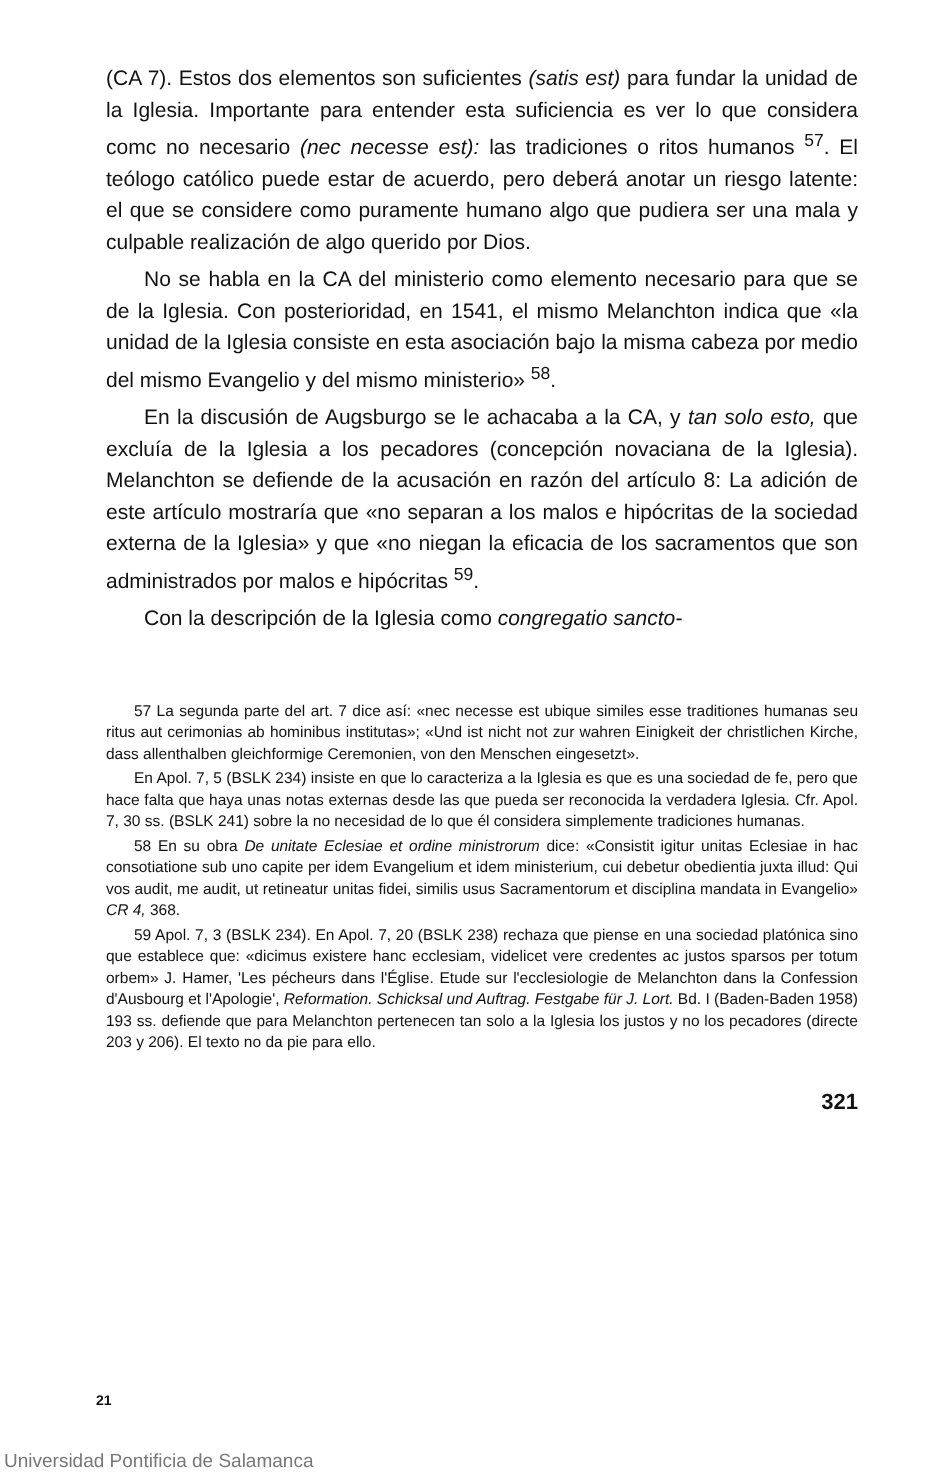(CA 7). Estos dos elementos son suficientes (satis est) para fundar la unidad de la Iglesia. Importante para entender esta suficiencia es ver lo que considera comc no necesario (nec necesse est): las tradiciones o ritos humanos <sup>57</sup>. El teólogo católico puede estar de acuerdo, pero deberá anotar un riesgo latente: el que se considere como puramente humano algo que pudiera ser una mala y culpable realización de algo querido por Dios.
No se habla en la CA del ministerio como elemento necesario para que se de la Iglesia. Con posterioridad, en 1541, el mismo Melanchton indica que «la unidad de la Iglesia consiste en esta asociación bajo la misma cabeza por medio del mismo Evangelio y del mismo ministerio» <sup>58</sup>.
En la discusión de Augsburgo se le achacaba a la CA, y tan solo esto, que excluía de la Iglesia a los pecadores (concepción novaciana de la Iglesia). Melanchton se defiende de la acusación en razón del artículo 8: La adición de este artículo mostraría que «no separan a los malos e hipócritas de la sociedad externa de la Iglesia» y que «no niegan la eficacia de los sacramentos que son administrados por malos e hipócritas <sup>59</sup>.
Con la descripción de la Iglesia como congregatio sancto-
57 La segunda parte del art. 7 dice así: «nec necesse est ubique similes esse traditiones humanas seu ritus aut cerimonias ab hominibus institutas»; «Und ist nicht not zur wahren Einigkeit der christlichen Kirche, dass allenthalben gleichformige Ceremonien, von den Menschen eingesetzt».
En Apol. 7, 5 (BSLK 234) insiste en que lo caracteriza a la Iglesia es que es una sociedad de fe, pero que hace falta que haya unas notas externas desde las que pueda ser reconocida la verdadera Iglesia. Cfr. Apol. 7, 30 ss. (BSLK 241) sobre la no necesidad de lo que él considera simplemente tradiciones humanas.
58 En su obra De unitate Eclesiae et ordine ministrorum dice: «Consistit igitur unitas Eclesiae in hac consotiatione sub uno capite per idem Evangelium et idem ministerium, cui debetur obedientia juxta illud: Qui vos audit, me audit, ut retineatur unitas fidei, similis usus Sacramentorum et disciplina mandata in Evangelio» CR 4, 368.
59 Apol. 7, 3 (BSLK 234). En Apol. 7, 20 (BSLK 238) rechaza que piense en una sociedad platónica sino que establece que: «dicimus existere hanc ecclesiam, videlicet vere credentes ac justos sparsos per totum orbem» J. Hamer, 'Les pécheurs dans l'Église. Etude sur l'ecclesiologie de Melanchton dans la Confession d'Ausbourg et l'Apologie', Reformation. Schicksal und Auftrag. Festgabe für J. Lort. Bd. I (Baden-Baden 1958) 193 ss. defiende que para Melanchton pertenecen tan solo a la Iglesia los justos y no los pecadores (directe 203 y 206). El texto no da pie para ello.
321
21
Universidad Pontificia de Salamanca